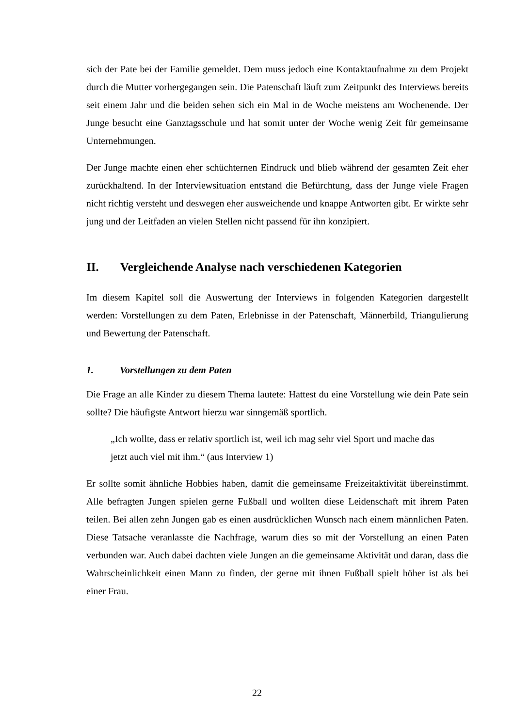sich der Pate bei der Familie gemeldet. Dem muss jedoch eine Kontaktaufnahme zu dem Projekt durch die Mutter vorhergegangen sein. Die Patenschaft läuft zum Zeitpunkt des Interviews bereits seit einem Jahr und die beiden sehen sich ein Mal in de Woche meistens am Wochenende. Der Junge besucht eine Ganztagsschule und hat somit unter der Woche wenig Zeit für gemeinsame Unternehmungen.
Der Junge machte einen eher schüchternen Eindruck und blieb während der gesamten Zeit eher zurückhaltend. In der Interviewsituation entstand die Befürchtung, dass der Junge viele Fragen nicht richtig versteht und deswegen eher ausweichende und knappe Antworten gibt. Er wirkte sehr jung und der Leitfaden an vielen Stellen nicht passend für ihn konzipiert.
II. Vergleichende Analyse nach verschiedenen Kategorien
Im diesem Kapitel soll die Auswertung der Interviews in folgenden Kategorien dargestellt werden: Vorstellungen zu dem Paten, Erlebnisse in der Patenschaft, Männerbild, Triangulierung und Bewertung der Patenschaft.
1. Vorstellungen zu dem Paten
Die Frage an alle Kinder zu diesem Thema lautete: Hattest du eine Vorstellung wie dein Pate sein sollte? Die häufigste Antwort hierzu war sinngemäß sportlich.
„Ich wollte, dass er relativ sportlich ist, weil ich mag sehr viel Sport und mache das jetzt auch viel mit ihm.“ (aus Interview 1)
Er sollte somit ähnliche Hobbies haben, damit die gemeinsame Freizeitaktivität übereinstimmt. Alle befragten Jungen spielen gerne Fußball und wollten diese Leidenschaft mit ihrem Paten teilen. Bei allen zehn Jungen gab es einen ausdrücklichen Wunsch nach einem männlichen Paten. Diese Tatsache veranlasste die Nachfrage, warum dies so mit der Vorstellung an einen Paten verbunden war. Auch dabei dachten viele Jungen an die gemeinsame Aktivität und daran, dass die Wahrscheinlichkeit einen Mann zu finden, der gerne mit ihnen Fußball spielt höher ist als bei einer Frau.
22